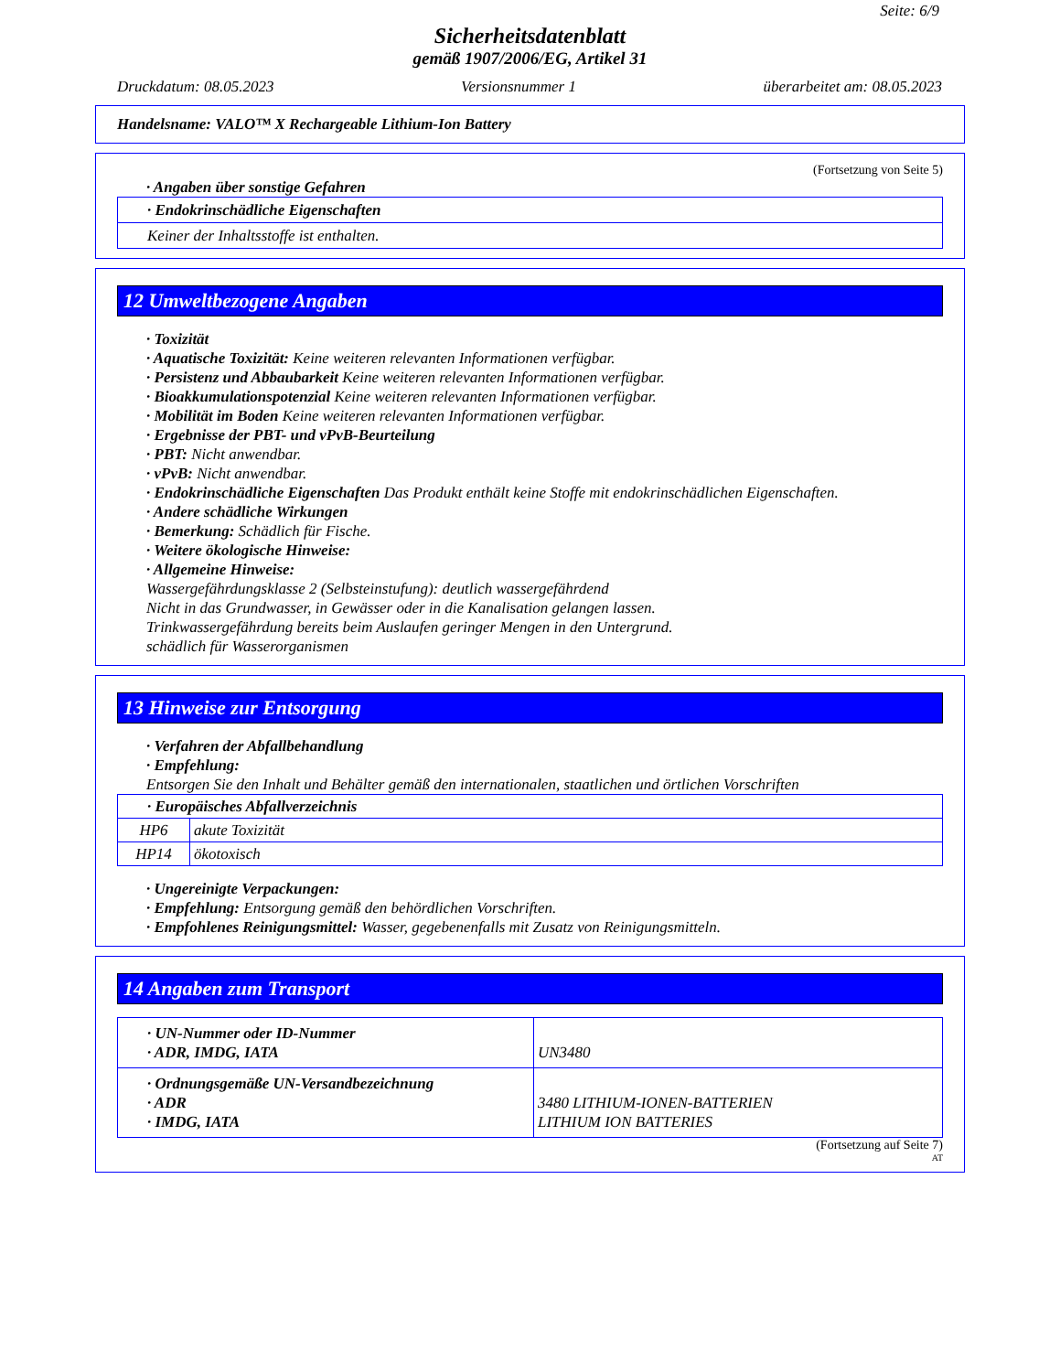Seite: 6/9
Sicherheitsdatenblatt
gemäß 1907/2006/EG, Artikel 31
Druckdatum: 08.05.2023 Versionsnummer 1 überarbeitet am: 08.05.2023
Handelsname: VALO™ X Rechargeable Lithium-Ion Battery
(Fortsetzung von Seite 5)
· Angaben über sonstige Gefahren
· Endokrinschädliche Eigenschaften
Keiner der Inhaltsstoffe ist enthalten.
12 Umweltbezogene Angaben
· Toxizität
· Aquatische Toxizität: Keine weiteren relevanten Informationen verfügbar.
· Persistenz und Abbaubarkeit Keine weiteren relevanten Informationen verfügbar.
· Bioakkumulationspotenzial Keine weiteren relevanten Informationen verfügbar.
· Mobilität im Boden Keine weiteren relevanten Informationen verfügbar.
· Ergebnisse der PBT- und vPvB-Beurteilung
· PBT: Nicht anwendbar.
· vPvB: Nicht anwendbar.
· Endokrinschädliche Eigenschaften Das Produkt enthält keine Stoffe mit endokrinschädlichen Eigenschaften.
· Andere schädliche Wirkungen
· Bemerkung: Schädlich für Fische.
· Weitere ökologische Hinweise:
· Allgemeine Hinweise:
Wassergefährdungsklasse 2 (Selbsteinstufung): deutlich wassergefährdend
Nicht in das Grundwasser, in Gewässer oder in die Kanalisation gelangen lassen.
Trinkwassergefährdung bereits beim Auslaufen geringer Mengen in den Untergrund.
schädlich für Wasserorganismen
13 Hinweise zur Entsorgung
· Verfahren der Abfallbehandlung
· Empfehlung:
Entsorgen Sie den Inhalt und Behälter gemäß den internationalen, staatlichen und örtlichen Vorschriften
| · Europäisches Abfallverzeichnis | |
| HP6 | akute Toxizität |
| HP14 | ökotoxisch |
· Ungereinigte Verpackungen:
· Empfehlung: Entsorgung gemäß den behördlichen Vorschriften.
· Empfohlenes Reinigungsmittel: Wasser, gegebenenfalls mit Zusatz von Reinigungsmitteln.
14 Angaben zum Transport
| · UN-Nummer oder ID-Nummer · ADR, IMDG, IATA | UN3480 |
| · Ordnungsgemäße UN-Versandbezeichnung · ADR · IMDG, IATA | 3480 LITHIUM-IONEN-BATTERIEN LITHIUM ION BATTERIES |
(Fortsetzung auf Seite 7)
AT